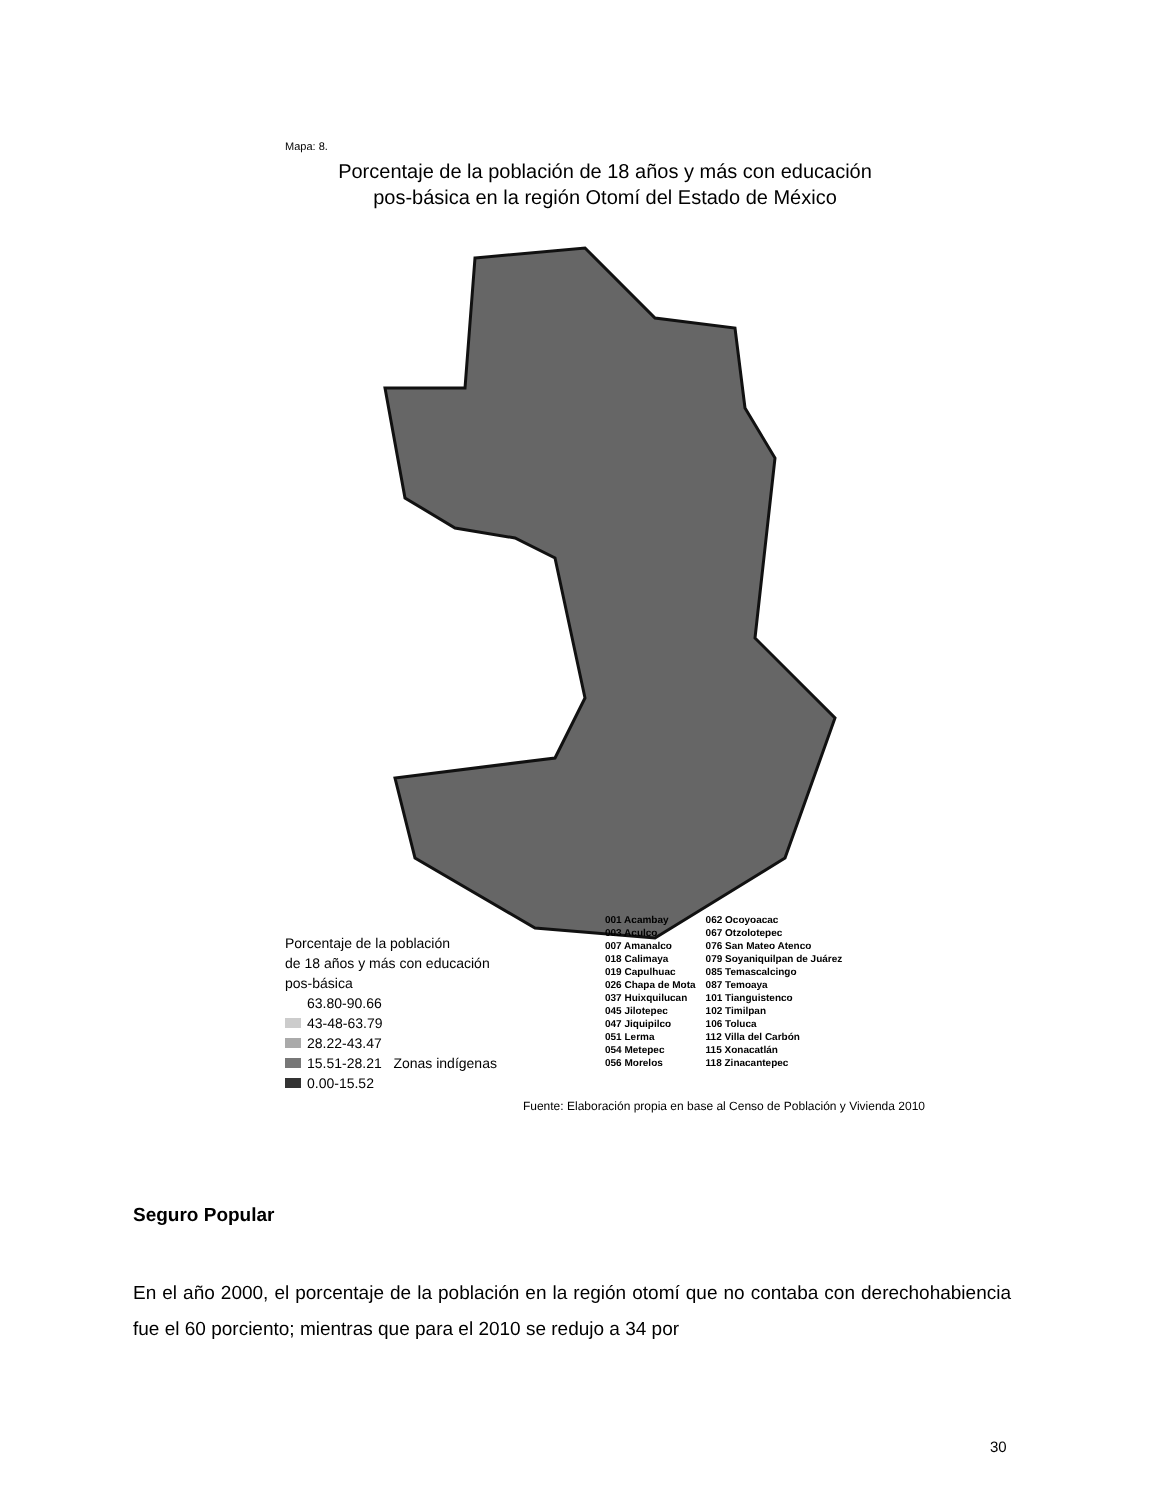Mapa: 8.
Porcentaje de la población de 18 años y más con educación
pos-básica en la región Otomí del Estado de México
Porcentaje de la población
de 18 años y más con educación
pos-básica
63.80-90.66
43-48-63.79
28.22-43.47
15.51-28.21 Zonas indígenas
0.00-15.52
001 Acambay
003 Aculco
007 Amanalco
018 Calimaya
019 Capulhuac
026 Chapa de Mota
037 Huixquilucan
045 Jilotepec
047 Jiquipilco
051 Lerma
054 Metepec
056 Morelos
062 Ocoyoacac
067 Otzolotepec
076 San Mateo Atenco
079 Soyaniquilpan de Juárez
085 Temascalcingo
087 Temoaya
101 Tianguistenco
102 Timilpan
106 Toluca
112 Villa del Carbón
115 Xonacatlán
118 Zinacantepec
Fuente: Elaboración propia en base al Censo de Población y Vivienda 2010
Seguro Popular
En el año 2000, el porcentaje de la población en la región otomí que no contaba con derechohabiencia fue el 60 porciento; mientras que para el 2010 se redujo a 34 por
30